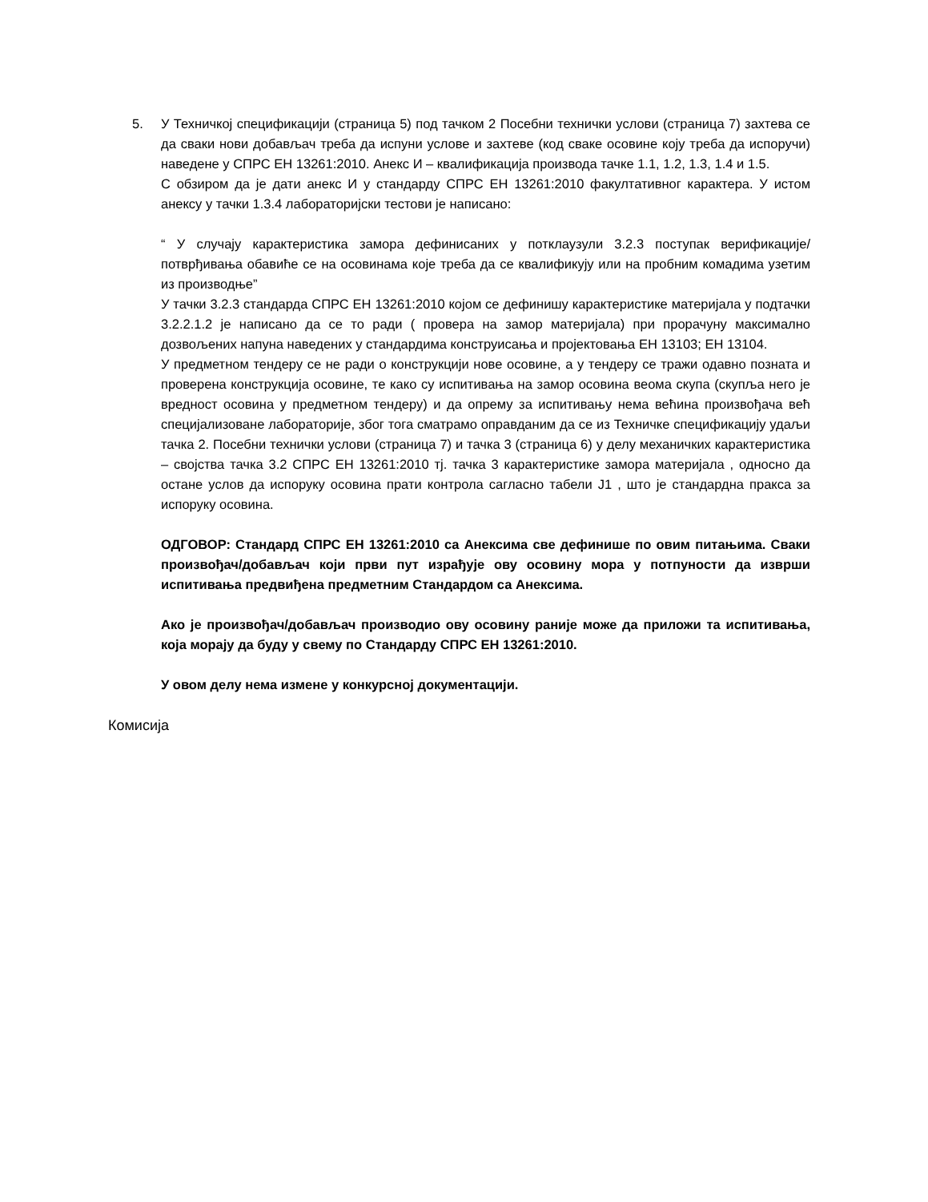5. У Техничкој спецификацији (страница 5) под тачком 2 Посебни технички услови (страница 7) захтева се да сваки нови добављач треба да испуни услове и захтеве (код сваке осовине коју треба да испоручи) наведене у СПРС ЕН 13261:2010. Анекс И – квалификација производа тачке 1.1, 1.2, 1.3, 1.4 и 1.5.
С обзиром да је дати анекс И у стандарду СПРС ЕН 13261:2010 факултативног карактера. У истом анексу у тачки 1.3.4 лабораторијски тестови је написано:
“ У случају карактеристика замора дефинисаних у потклаузули 3.2.3 поступак верификације/потврђивања обавиће се на осовинама које треба да се квалификују или на пробним комадима узетим из производње”
У тачки 3.2.3 стандарда СПРС ЕН 13261:2010 којом се дефинишу карактеристике материјала у подтачки 3.2.2.1.2 је написано да се то ради ( провера на замор материјала) при прорачуну максимално дозвољених напуна наведених у стандардима конструисања и пројектовања ЕН 13103; ЕН 13104.
У предметном тендеру се не ради о конструкцији нове осовине, а у тендеру се тражи одавно позната и проверена конструкција осовине, те како су испитивања на замор осовина веома скупа (скупља него је вредност осовина у предметном тендеру) и да опрему за испитивању нема већина произвођача већ специјализоване лабораторије, због тога сматрамо оправданим да се из Техничке спецификацију удаљи тачка 2. Посебни технички услови (страница 7) и тачка 3 (страница 6) у делу механичких карактеристика – својства тачка 3.2 СПРС ЕН 13261:2010 тј. тачка 3 карактеристике замора материјала , односно да остане услов да испоруку осовина прати контрола сагласно табели Ј1 , што је стандардна пракса за испоруку осовина.
ОДГОВОР: Стандард СПРС ЕН 13261:2010 са Анексима све дефинише по овим питањима. Сваки произвођач/добављач који први пут израђује ову осовину мора у потпуности да изврши испитивања предвиђена предметним Стандардом са Анексима.
Ако је произвођач/добављач производио ову осовину раније може да приложи та испитивања, која морају да буду у свему по Стандарду СПРС ЕН 13261:2010.
У овом делу нема измене у конкурсној документацији.
Комисија